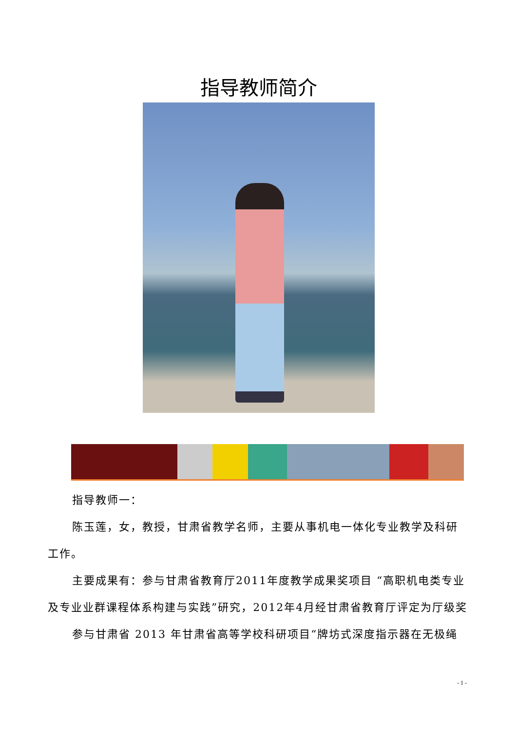指导教师简介
指导教师一：
陈玉莲，女，教授，甘肃省教学名师，主要从事机电一体化专业教学及科研工作。
主要成果有：参与甘肃省教育厅2011年度教学成果奖项目 “高职机电类专业及专业业群课程体系构建与实践”研究，2012年4月经甘肃省教育厅评定为厅级奖
参与甘肃省 2013 年甘肃省高等学校科研项目“牌坊式深度指示器在无极绳
- 1 -